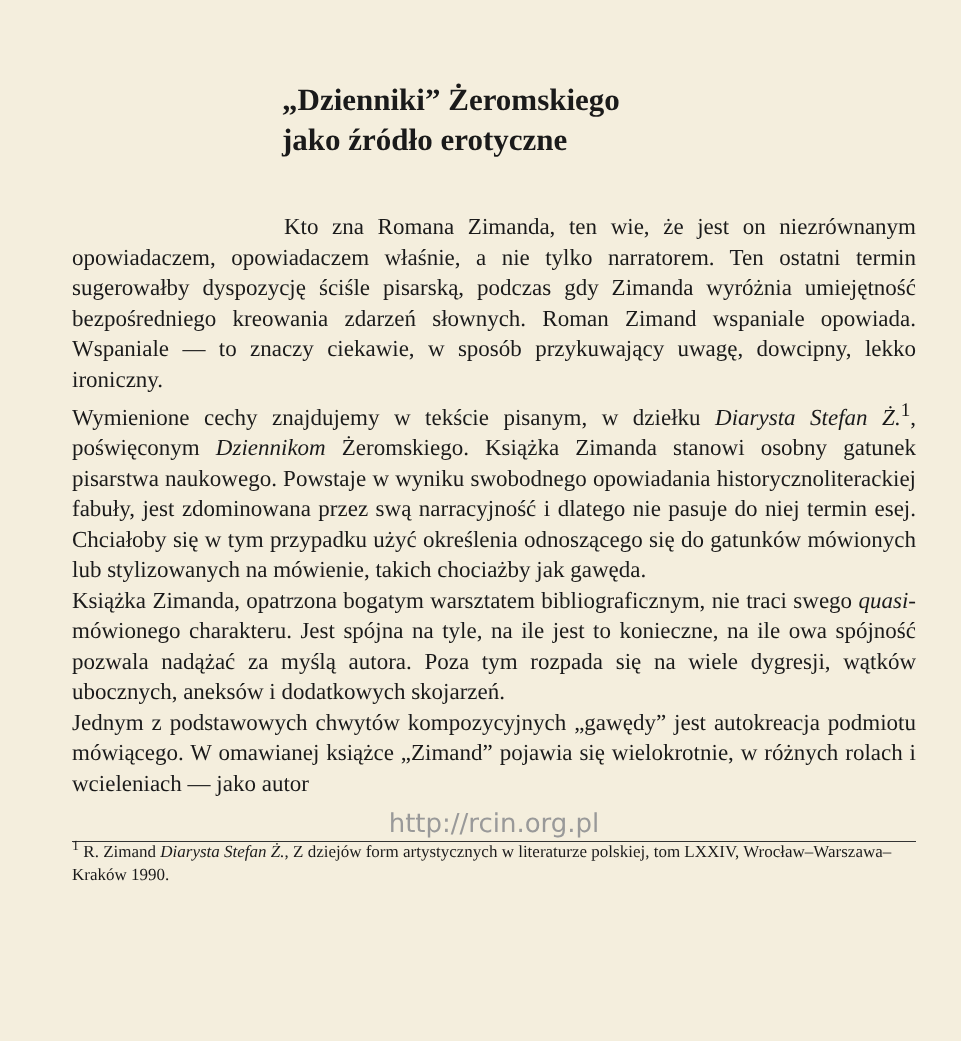„Dzienniki” Żeromskiego
jako źródło erotyczne
Kto zna Romana Zimanda, ten wie, że jest on niezrównanym opowiadaczem, opowiadaczem właśnie, a nie tylko narratorem. Ten ostatni termin sugerowałby dyspozycję ściśle pisarską, podczas gdy Zimanda wyróżnia umiejętność bezpośredniego kreowania zdarzeń słownych. Roman Zimand wspaniale opowiada. Wspaniale — to znaczy ciekawie, w sposób przykuwający uwagę, dowcipny, lekko ironiczny.
Wymienione cechy znajdujemy w tekście pisanym, w dziełku Diarysta Stefan Ż.<sup>1</sup>, poświęconym Dziennikom Żeromskiego. Książka Zimanda stanowi osobny gatunek pisarstwa naukowego. Powstaje w wyniku swobodnego opowiadania historycznoliterackiej fabuły, jest zdominowana przez swą narracyjność i dlatego nie pasuje do niej termin esej. Chciałoby się w tym przypadku użyć określenia odnoszącego się do gatunków mówionych lub stylizowanych na mówienie, takich chociażby jak gawęda.
Książka Zimanda, opatrzona bogatym warsztatem bibliograficznym, nie traci swego quasi-mówionego charakteru. Jest spójna na tyle, na ile jest to konieczne, na ile owa spójność pozwala nadążać za myślą autora. Poza tym rozpada się na wiele dygresji, wątków ubocznych, aneksów i dodatkowych skojarzeń.
Jednym z podstawowych chwytów kompozycyjnych „gawędy” jest autokreacja podmiotu mówiącego. W omawianej książce „Zimand” pojawia się wielokrotnie, w różnych rolach i wcieleniach — jako autor
http://rcin.org.pl
<sup>1</sup> R. Zimand Diarysta Stefan Ż., Z dziejów form artystycznych w literaturze polskiej, tom LXXIV, Wrocław–Warszawa–Kraków 1990.